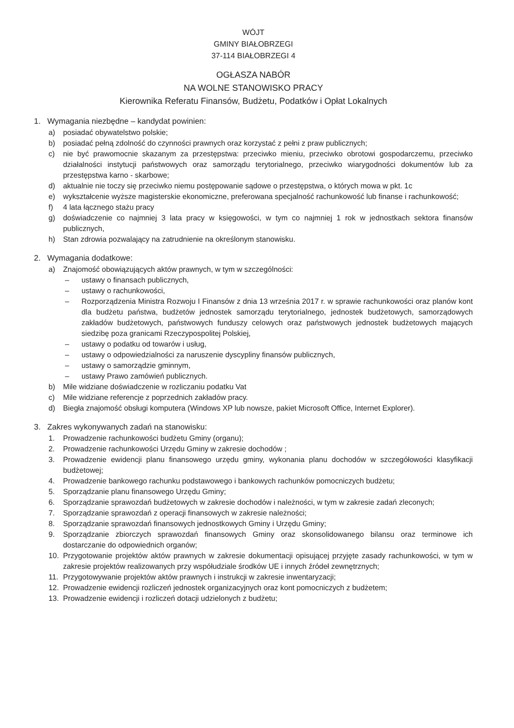WÓJT
GMINY BIAŁOBRZEGI
37-114 BIAŁOBRZEGI 4
OGŁASZA NABÓR
NA WOLNE STANOWISKO PRACY
Kierownika Referatu Finansów, Budżetu, Podatków i Opłat Lokalnych
1. Wymagania niezbędne – kandydat powinien:
a) posiadać obywatelstwo polskie;
b) posiadać pełną zdolność do czynności prawnych oraz korzystać z pełni z praw publicznych;
c) nie być prawomocnie skazanym za przestępstwa: przeciwko mieniu, przeciwko obrotowi gospodarczemu, przeciwko działalności instytucji państwowych oraz samorządu terytorialnego, przeciwko wiarygodności dokumentów lub za przestępstwa karno - skarbowe;
d) aktualnie nie toczy się przeciwko niemu postępowanie sądowe o przestępstwa, o których mowa w pkt. 1c
e) wykształcenie wyższe magisterskie ekonomiczne, preferowana specjalność rachunkowość lub finanse i rachunkowość;
f) 4 lata łącznego stażu pracy
g) doświadczenie co najmniej 3 lata pracy w księgowości, w tym co najmniej 1 rok w jednostkach sektora finansów publicznych,
h) Stan zdrowia pozwalający na zatrudnienie na określonym stanowisku.
2. Wymagania dodatkowe:
a) Znajomość obowiązujących aktów prawnych, w tym w szczególności:
– ustawy o finansach publicznych,
– ustawy o rachunkowości,
– Rozporządzenia Ministra Rozwoju I Finansów z dnia 13 września 2017 r. w sprawie rachunkowości oraz planów kont dla budżetu państwa, budżetów jednostek samorządu terytorialnego, jednostek budżetowych, samorządowych zakładów budżetowych, państwowych funduszy celowych oraz państwowych jednostek budżetowych mających siedzibę poza granicami Rzeczypospolitej Polskiej,
– ustawy o podatku od towarów i usług,
– ustawy o odpowiedzialności za naruszenie dyscypliny finansów publicznych,
– ustawy o samorządzie gminnym,
– ustawy Prawo zamówień publicznych.
b) Mile widziane doświadczenie w rozliczaniu podatku Vat
c) Mile widziane referencje z poprzednich zakładów pracy.
d) Biegła znajomość obsługi komputera (Windows XP lub nowsze, pakiet Microsoft Office, Internet Explorer).
3. Zakres wykonywanych zadań na stanowisku:
1. Prowadzenie rachunkowości budżetu Gminy (organu);
2. Prowadzenie rachunkowości Urzędu Gminy w zakresie dochodów ;
3. Prowadzenie ewidencji planu finansowego urzędu gminy, wykonania planu dochodów w szczegółowości klasyfikacji budżetowej;
4. Prowadzenie bankowego rachunku podstawowego i bankowych rachunków pomocniczych budżetu;
5. Sporządzanie planu finansowego Urzędu Gminy;
6. Sporządzanie sprawozdań budżetowych w zakresie dochodów i należności, w tym w zakresie zadań zleconych;
7. Sporządzanie sprawozdań z operacji finansowych w zakresie należności;
8. Sporządzanie sprawozdań finansowych jednostkowych Gminy i Urzędu Gminy;
9. Sporządzanie zbiorczych sprawozdań finansowych Gminy oraz skonsolidowanego bilansu oraz terminowe ich dostarczanie do odpowiednich organów;
10. Przygotowanie projektów aktów prawnych w zakresie dokumentacji opisującej przyjęte zasady rachunkowości, w tym w zakresie projektów realizowanych przy współudziale środków UE i innych źródeł zewnętrznych;
11. Przygotowywanie projektów aktów prawnych i instrukcji w zakresie inwentaryzacji;
12. Prowadzenie ewidencji rozliczeń jednostek organizacyjnych oraz kont pomocniczych z budżetem;
13. Prowadzenie ewidencji i rozliczeń dotacji udzielonych z budżetu;